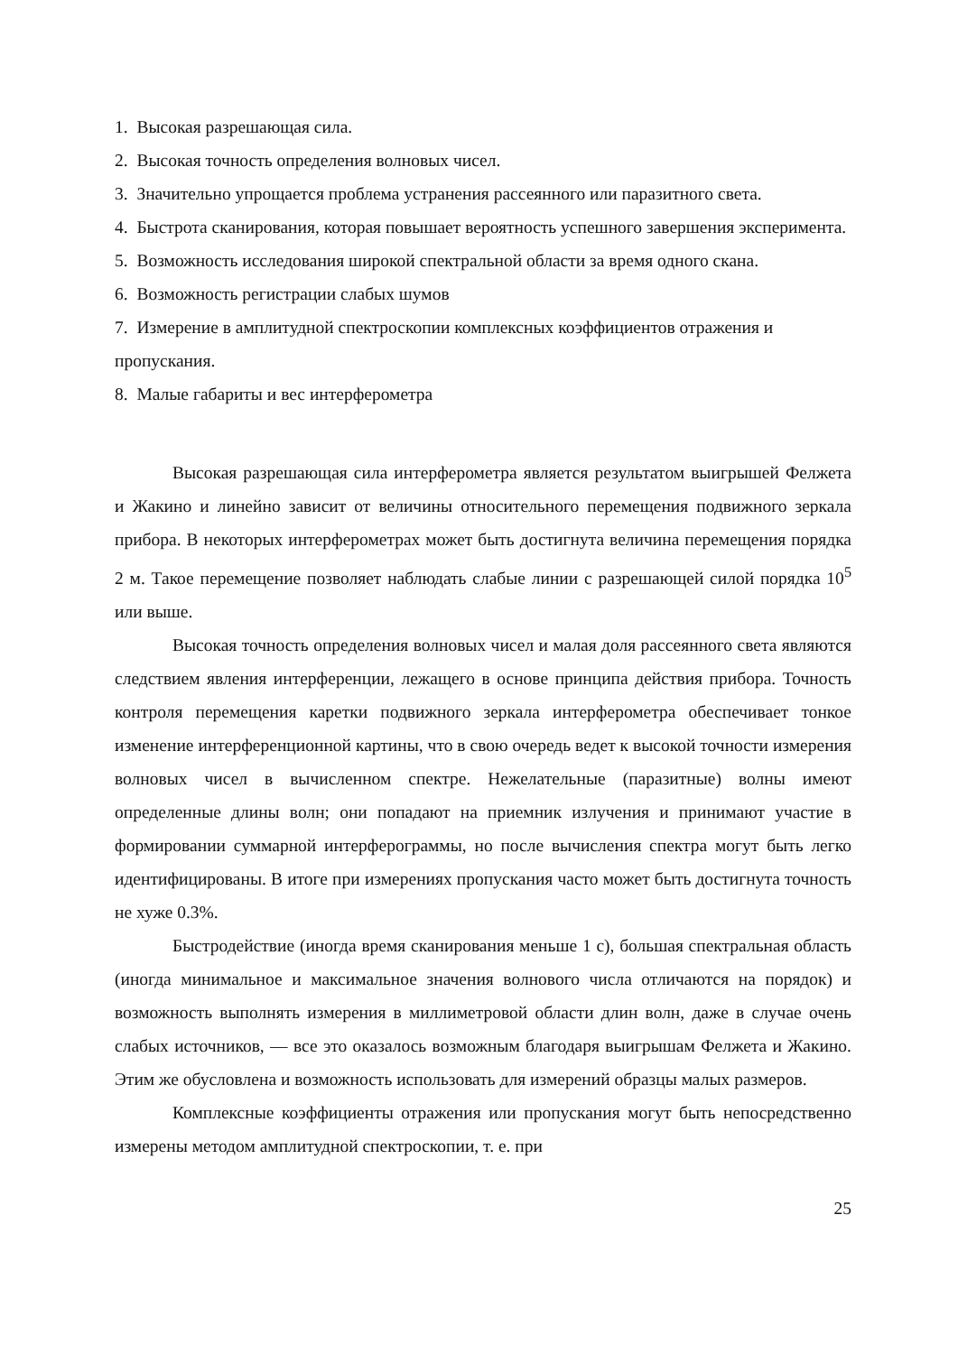1. Высокая разрешающая сила.
2. Высокая точность определения волновых чисел.
3. Значительно упрощается проблема устранения рассеянного или паразитного света.
4. Быстрота сканирования, которая повышает вероятность успешного завершения эксперимента.
5. Возможность исследования широкой спектральной области за время одного скана.
6. Возможность регистрации слабых шумов
7. Измерение в амплитудной спектроскопии комплексных коэффициентов отражения и пропускания.
8. Малые габариты и вес интерферометра
Высокая разрешающая сила интерферометра является результатом выигрышей Фелжета и Жакино и линейно зависит от величины относительного перемещения подвижного зеркала прибора. В некоторых интерферометрах может быть достигнута величина перемещения порядка 2 м. Такое перемещение позволяет наблюдать слабые линии с разрешающей силой порядка 10<sup>5</sup> или выше.
Высокая точность определения волновых чисел и малая доля рассеянного света являются следствием явления интерференции, лежащего в основе принципа действия прибора. Точность контроля перемещения каретки подвижного зеркала интерферометра обеспечивает тонкое изменение интерференционной картины, что в свою очередь ведет к высокой точности измерения волновых чисел в вычисленном спектре. Нежелательные (паразитные) волны имеют определенные длины волн; они попадают на приемник излучения и принимают участие в формировании суммарной интерферограммы, но после вычисления спектра могут быть легко идентифицированы. В итоге при измерениях пропускания часто может быть достигнута точность не хуже 0.3%.
Быстродействие (иногда время сканирования меньше 1 с), большая спектральная область (иногда минимальное и максимальное значения волнового числа отличаются на порядок) и возможность выполнять измерения в миллиметровой области длин волн, даже в случае очень слабых источников, — все это оказалось возможным благодаря выигрышам Фелжета и Жакино. Этим же обусловлена и возможность использовать для измерений образцы малых размеров.
Комплексные коэффициенты отражения или пропускания могут быть непосредственно измерены методом амплитудной спектроскопии, т. е. при
25